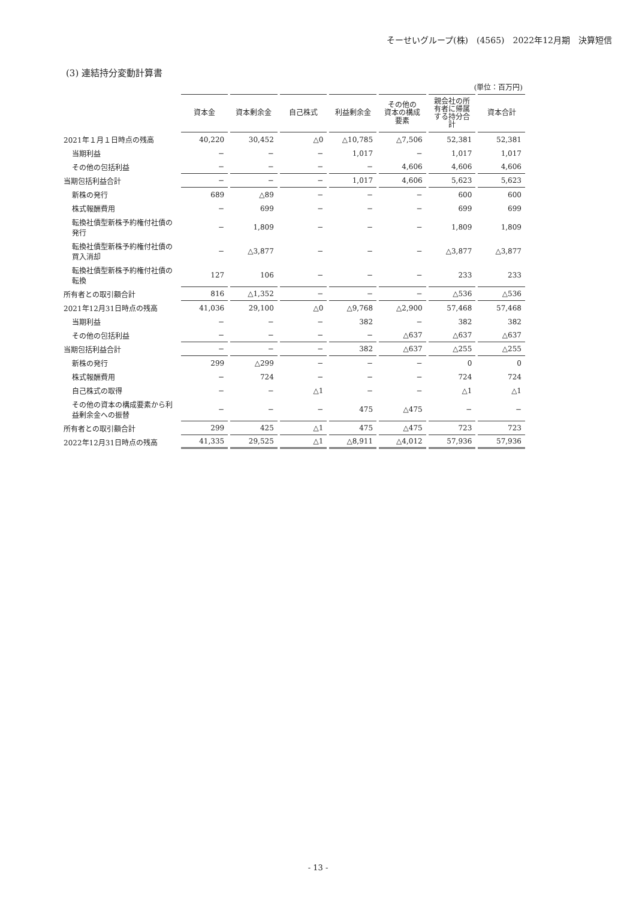そーせいグループ(株)　(4565)　2022年12月期　決算短信
(3) 連結持分変動計算書
(単位：百万円)
| | 資本金 | 資本剰余金 | 自己株式 | 利益剰余金 | その他の 資本の構成 要素 | 親会社の所 有者に帰属 する持分合 計 | 資本合計 |
| 2021年１月１日時点の残高 | 40,220 | 30,452 | △0 | △10,785 | △7,506 | 52,381 | 52,381 |
| 当期利益 | − | − | − | 1,017 | − | 1,017 | 1,017 |
| その他の包括利益 | − | − | − | − | 4,606 | 4,606 | 4,606 |
| 当期包括利益合計 | − | − | − | 1,017 | 4,606 | 5,623 | 5,623 |
| 新株の発行 | 689 | △89 | − | − | − | 600 | 600 |
| 株式報酬費用 | − | 699 | − | − | − | 699 | 699 |
| 転換社債型新株予約権付社債の発行 | − | 1,809 | − | − | − | 1,809 | 1,809 |
| 転換社債型新株予約権付社債の買入消却 | − | △3,877 | − | − | − | △3,877 | △3,877 |
| 転換社債型新株予約権付社債の転換 | 127 | 106 | − | − | − | 233 | 233 |
| 所有者との取引額合計 | 816 | △1,352 | − | − | − | △536 | △536 |
| 2021年12月31日時点の残高 | 41,036 | 29,100 | △0 | △9,768 | △2,900 | 57,468 | 57,468 |
| 当期利益 | − | − | − | 382 | − | 382 | 382 |
| その他の包括利益 | − | − | − | − | △637 | △637 | △637 |
| 当期包括利益合計 | − | − | − | 382 | △637 | △255 | △255 |
| 新株の発行 | 299 | △299 | − | − | − | 0 | 0 |
| 株式報酬費用 | − | 724 | − | − | − | 724 | 724 |
| 自己株式の取得 | − | − | △1 | − | − | △1 | △1 |
| その他の資本の構成要素から利益剰余金への振替 | − | − | − | 475 | △475 | − | − |
| 所有者との取引額合計 | 299 | 425 | △1 | 475 | △475 | 723 | 723 |
| 2022年12月31日時点の残高 | 41,335 | 29,525 | △1 | △8,911 | △4,012 | 57,936 | 57,936 |
- 13 -